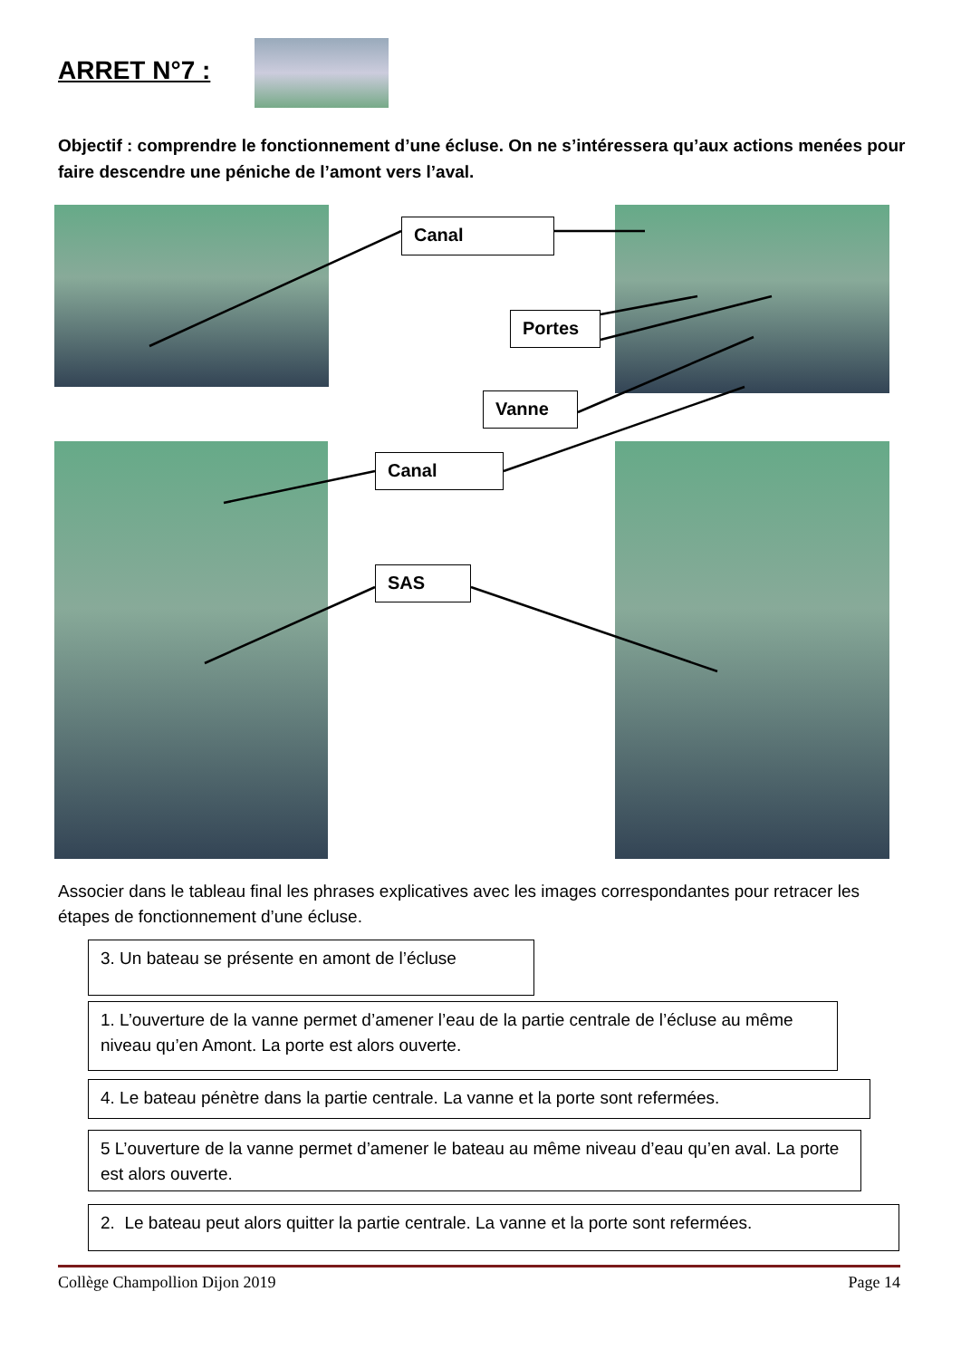ARRET N°7 :
Objectif : comprendre le fonctionnement d’une écluse. On ne s’intéressera qu’aux actions menées pour faire descendre une péniche de l’amont vers l’aval.
Canal
Portes
Vanne
Canal
SAS
Associer dans le tableau final les phrases explicatives avec les images correspondantes pour retracer les étapes de fonctionnement d’une écluse.
3. Un bateau se présente en amont de l’écluse
1. L’ouverture de la vanne permet d’amener l’eau de la partie centrale de l’écluse au même niveau qu’en Amont. La porte est alors ouverte.
4. Le bateau pénètre dans la partie centrale. La vanne et la porte sont refermées.
5 L’ouverture de la vanne permet d’amener le bateau au même niveau d’eau qu’en aval. La porte est alors ouverte.
2. Le bateau peut alors quitter la partie centrale. La vanne et la porte sont refermées.
Collège Champollion Dijon 2019 Page 14